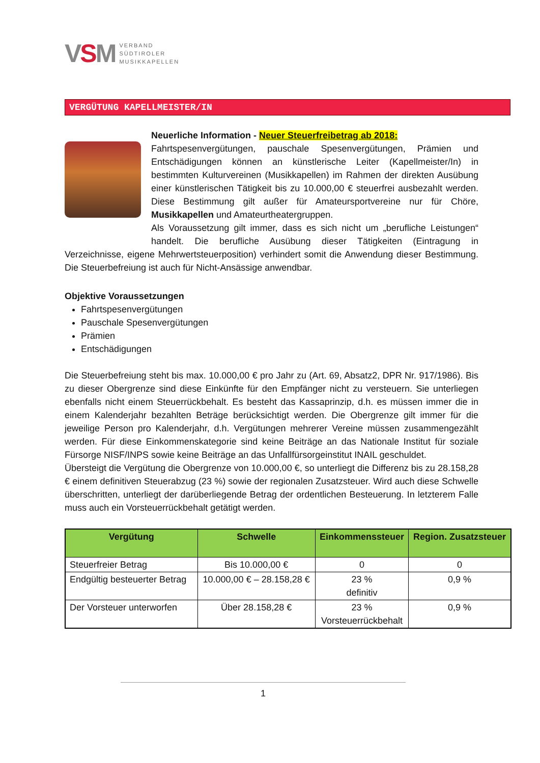VSM
VERBAND
SÜDTIROLER
MUSIKKAPELLEN
VERGÜTUNG KAPELLMEISTER/IN
Neuerliche Information - Neuer Steuerfreibetrag ab 2018:
Fahrtspesenvergütungen, pauschale Spesenvergütungen, Prämien und Entschädigungen können an künstlerische Leiter (Kapellmeister/In) in bestimmten Kulturvereinen (Musikkapellen) im Rahmen der direkten Ausübung einer künstlerischen Tätigkeit bis zu 10.000,00 € steuerfrei ausbezahlt werden. Diese Bestimmung gilt außer für Amateursportvereine nur für Chöre, Musikkapellen und Amateurtheatergruppen.
Als Voraussetzung gilt immer, dass es sich nicht um „berufliche Leistungen“ handelt. Die berufliche Ausübung dieser Tätigkeiten (Eintragung in Verzeichnisse, eigene Mehrwertsteuerposition) verhindert somit die Anwendung dieser Bestimmung. Die Steuerbefreiung ist auch für Nicht-Ansässige anwendbar.
Objektive Voraussetzungen
Fahrtspesenvergütungen
Pauschale Spesenvergütungen
Prämien
Entschädigungen
Die Steuerbefreiung steht bis max. 10.000,00 € pro Jahr zu (Art. 69, Absatz2, DPR Nr. 917/1986). Bis zu dieser Obergrenze sind diese Einkünfte für den Empfänger nicht zu versteuern. Sie unterliegen ebenfalls nicht einem Steuerrückbehalt. Es besteht das Kassaprinzip, d.h. es müssen immer die in einem Kalenderjahr bezahlten Beträge berücksichtigt werden. Die Obergrenze gilt immer für die jeweilige Person pro Kalenderjahr, d.h. Vergütungen mehrerer Vereine müssen zusammengezählt werden. Für diese Einkommenskategorie sind keine Beiträge an das Nationale Institut für soziale Fürsorge NISF/INPS sowie keine Beiträge an das Unfallfürsorgeinstitut INAIL geschuldet.
Übersteigt die Vergütung die Obergrenze von 10.000,00 €, so unterliegt die Differenz bis zu 28.158,28 € einem definitiven Steuerabzug (23 %) sowie der regionalen Zusatzsteuer. Wird auch diese Schwelle überschritten, unterliegt der darüberliegende Betrag der ordentlichen Besteuerung. In letzterem Falle muss auch ein Vorsteuerrückbehalt getätigt werden.
| Vergütung | Schwelle | Einkommenssteuer | Region. Zusatzsteuer |
| --- | --- | --- | --- |
| Steuerfreier Betrag | Bis 10.000,00 € | 0 | 0 |
| Endgültig besteuerter Betrag | 10.000,00 € – 28.158,28 € | 23 % definitiv | 0,9 % |
| Der Vorsteuer unterworfen | Über 28.158,28 € | 23 % Vorsteuerrückbehalt | 0,9 % |
1